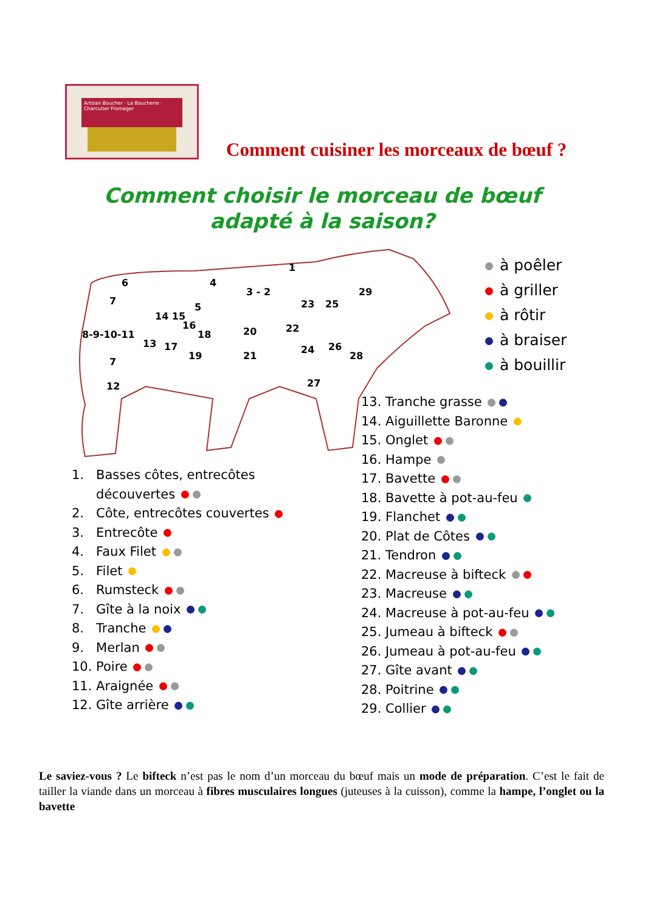Artisan Boucher · La Boucherie · Charcutier Fromager
Comment cuisiner les morceaux de bœuf ?
Comment choisir le morceau de bœuf
adapté à la saison?
6
4
3 - 2
1
29
7
5
14 15
16
18
20
22
23
25
8-9-10-11
13
17
19
21
24
26
28
7
12
27
à poêler
à griller
à rôtir
à braiser
à bouillir
13. Tranche grasse
14. Aiguillette Baronne
15. Onglet
16. Hampe
17. Bavette
18. Bavette à pot-au-feu
19. Flanchet
20. Plat de Côtes
21. Tendron
22. Macreuse à bifteck
23. Macreuse
24. Macreuse à pot-au-feu
25. Jumeau à bifteck
26. Jumeau à pot-au-feu
27. Gîte avant
28. Poitrine
29. Collier
1. Basses côtes, entrecôtes
découvertes
2. Côte, entrecôtes couvertes
3. Entrecôte
4. Faux Filet
5. Filet
6. Rumsteck
7. Gîte à la noix
8. Tranche
9. Merlan
10. Poire
11. Araignée
12. Gîte arrière
Le saviez-vous ? Le bifteck n’est pas le nom d’un morceau du bœuf mais un mode de préparation. C’est le fait de tailler la viande dans un morceau à fibres musculaires longues (juteuses à la cuisson), comme la hampe, l’onglet ou la bavette